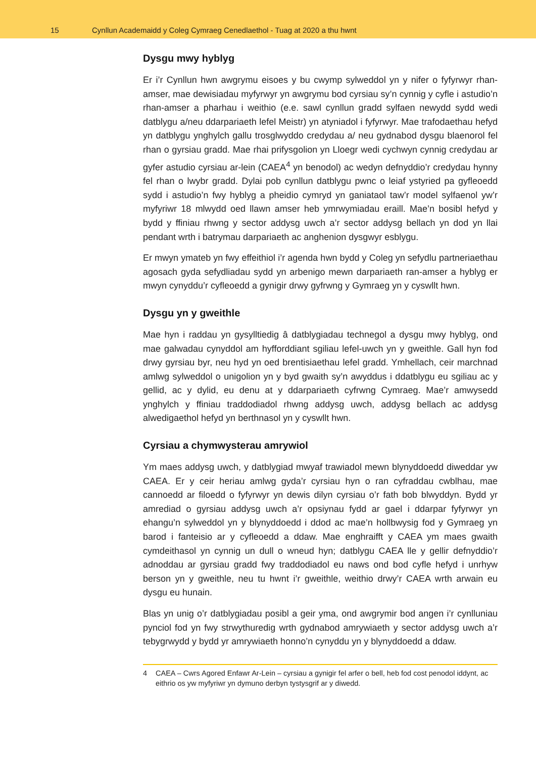15
Cynllun Academaidd y Coleg Cymraeg Cenedlaethol - Tuag at 2020 a thu hwnt
Dysgu mwy hyblyg
Er i’r Cynllun hwn awgrymu eisoes y bu cwymp sylweddol yn y nifer o fyfyrwyr rhan-amser, mae dewisiadau myfyrwyr yn awgrymu bod cyrsiau sy’n cynnig y cyfle i astudio’n rhan-amser a pharhau i weithio (e.e. sawl cynllun gradd sylfaen newydd sydd wedi datblygu a/neu ddarpariaeth lefel Meistr) yn atyniadol i fyfyrwyr. Mae trafodaethau hefyd yn datblygu ynghylch gallu trosglwyddo credydau a/ neu gydnabod dysgu blaenorol fel rhan o gyrsiau gradd. Mae rhai prifysgolion yn Lloegr wedi cychwyn cynnig credydau ar gyfer astudio cyrsiau ar-lein (CAEA<sup>4</sup> yn benodol) ac wedyn defnyddio’r credydau hynny fel rhan o lwybr gradd. Dylai pob cynllun datblygu pwnc o leiaf ystyried pa gyfleoedd sydd i astudio’n fwy hyblyg a pheidio cymryd yn ganiataol taw’r model sylfaenol yw’r myfyriwr 18 mlwydd oed llawn amser heb ymrwymiadau eraill. Mae’n bosibl hefyd y bydd y ffiniau rhwng y sector addysg uwch a’r sector addysg bellach yn dod yn llai pendant wrth i batrymau darpariaeth ac anghenion dysgwyr esblygu.
Er mwyn ymateb yn fwy effeithiol i’r agenda hwn bydd y Coleg yn sefydlu partneriaethau agosach gyda sefydliadau sydd yn arbenigo mewn darpariaeth ran-amser a hyblyg er mwyn cynyddu’r cyfleoedd a gynigir drwy gyfrwng y Gymraeg yn y cyswllt hwn.
Dysgu yn y gweithle
Mae hyn i raddau yn gysylltiedig â datblygiadau technegol a dysgu mwy hyblyg, ond mae galwadau cynyddol am hyfforddiant sgiliau lefel-uwch yn y gweithle. Gall hyn fod drwy gyrsiau byr, neu hyd yn oed brentisiaethau lefel gradd. Ymhellach, ceir marchnad amlwg sylweddol o unigolion yn y byd gwaith sy’n awyddus i ddatblygu eu sgiliau ac y gellid, ac y dylid, eu denu at y ddarpariaeth cyfrwng Cymraeg. Mae’r amwysedd ynghylch y ffiniau traddodiadol rhwng addysg uwch, addysg bellach ac addysg alwedigaethol hefyd yn berthnasol yn y cyswllt hwn.
Cyrsiau a chymwysterau amrywiol
Ym maes addysg uwch, y datblygiad mwyaf trawiadol mewn blynyddoedd diweddar yw CAEA. Er y ceir heriau amlwg gyda’r cyrsiau hyn o ran cyfraddau cwblhau, mae cannoedd ar filoedd o fyfyrwyr yn dewis dilyn cyrsiau o’r fath bob blwyddyn. Bydd yr amrediad o gyrsiau addysg uwch a’r opsiynau fydd ar gael i ddarpar fyfyrwyr yn ehangu’n sylweddol yn y blynyddoedd i ddod ac mae’n hollbwysig fod y Gymraeg yn barod i fanteisio ar y cyfleoedd a ddaw. Mae enghraifft y CAEA ym maes gwaith cymdeithasol yn cynnig un dull o wneud hyn; datblygu CAEA lle y gellir defnyddio’r adnoddau ar gyrsiau gradd fwy traddodiadol eu naws ond bod cyfle hefyd i unrhyw berson yn y gweithle, neu tu hwnt i’r gweithle, weithio drwy’r CAEA wrth arwain eu dysgu eu hunain.
Blas yn unig o’r datblygiadau posibl a geir yma, ond awgrymir bod angen i’r cynlluniau pynciol fod yn fwy strwythuredig wrth gydnabod amrywiaeth y sector addysg uwch a’r tebygrwydd y bydd yr amrywiaeth honno’n cynyddu yn y blynyddoedd a ddaw.
4 CAEA – Cwrs Agored Enfawr Ar-Lein – cyrsiau a gynigir fel arfer o bell, heb fod cost penodol iddynt, ac eithrio os yw myfyriwr yn dymuno derbyn tystysgrif ar y diwedd.